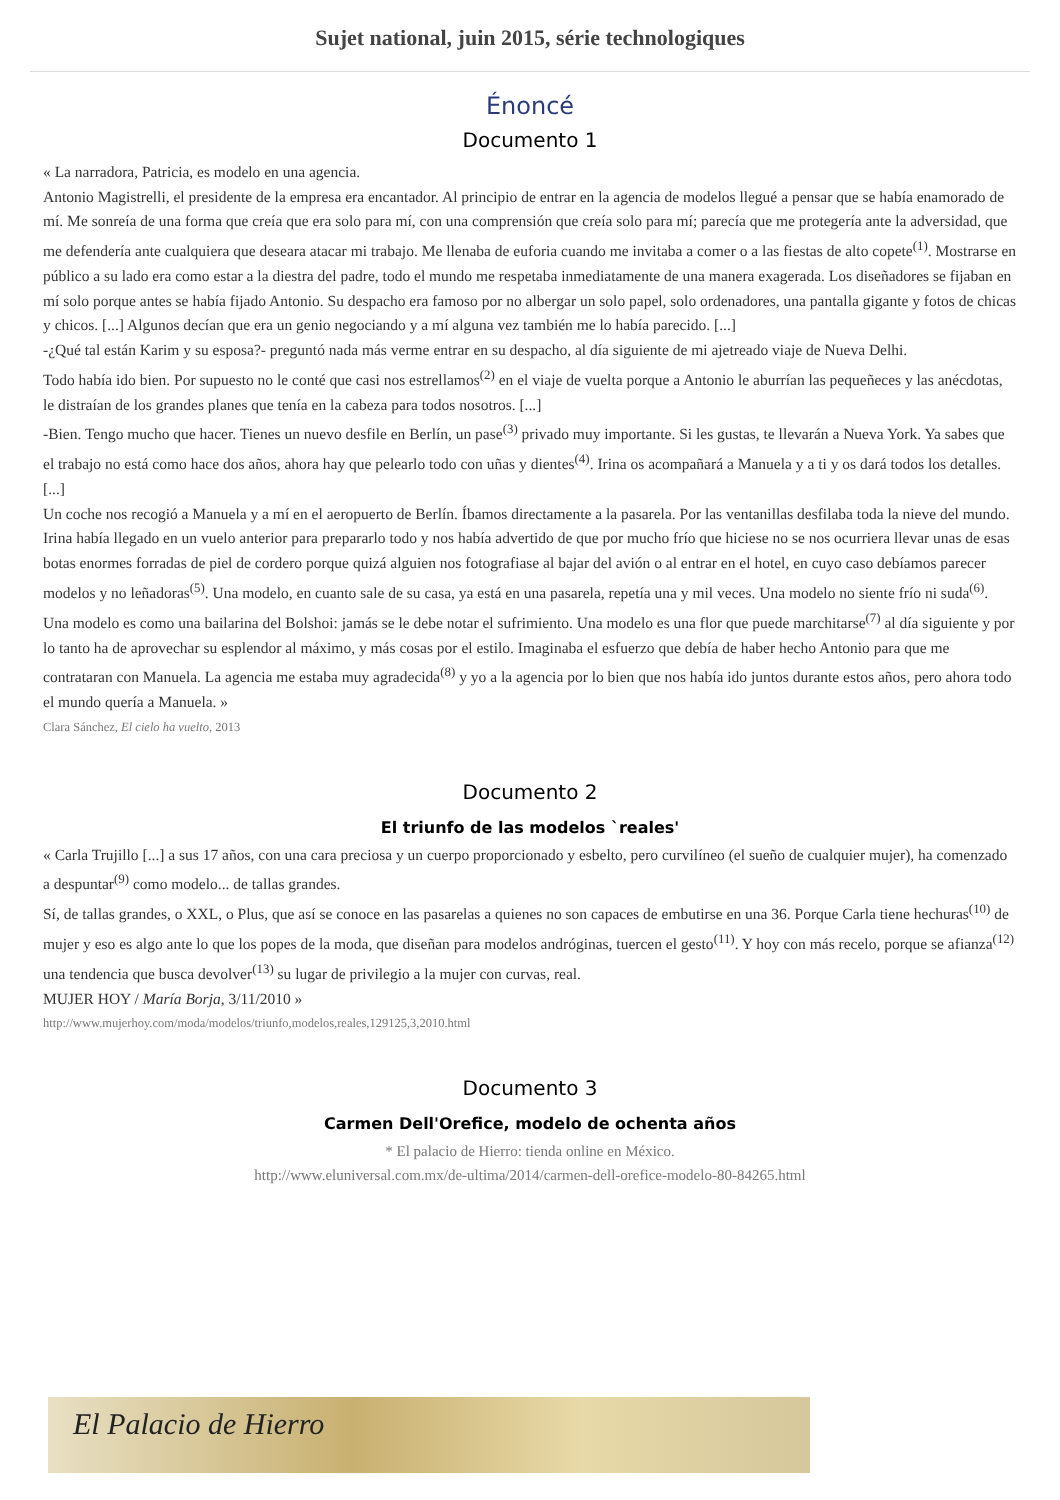Sujet national, juin 2015, série technologiques
Énoncé
Documento 1
« La narradora, Patricia, es modelo en una agencia.
Antonio Magistrelli, el presidente de la empresa era encantador. Al principio de entrar en la agencia de modelos llegué a pensar que se había enamorado de mí. Me sonreía de una forma que creía que era solo para mí, con una comprensión que creía solo para mí; parecía que me protegería ante la adversidad, que me defendería ante cualquiera que deseara atacar mi trabajo. Me llenaba de euforia cuando me invitaba a comer o a las fiestas de alto copete<sup>(1)</sup>. Mostrarse en público a su lado era como estar a la diestra del padre, todo el mundo me respetaba inmediatamente de una manera exagerada. Los diseñadores se fijaban en mí solo porque antes se había fijado Antonio. Su despacho era famoso por no albergar un solo papel, solo ordenadores, una pantalla gigante y fotos de chicas y chicos. [...] Algunos decían que era un genio negociando y a mí alguna vez también me lo había parecido. [...]
-¿Qué tal están Karim y su esposa?- preguntó nada más verme entrar en su despacho, al día siguiente de mi ajetreado viaje de Nueva Delhi.
Todo había ido bien. Por supuesto no le conté que casi nos estrellamos<sup>(2)</sup> en el viaje de vuelta porque a Antonio le aburrían las pequeñeces y las anécdotas, le distraían de los grandes planes que tenía en la cabeza para todos nosotros. [...]
-Bien. Tengo mucho que hacer. Tienes un nuevo desfile en Berlín, un pase<sup>(3)</sup> privado muy importante. Si les gustas, te llevarán a Nueva York. Ya sabes que el trabajo no está como hace dos años, ahora hay que pelearlo todo con uñas y dientes<sup>(4)</sup>. Irina os acompañará a Manuela y a ti y os dará todos los detalles. [...]
Un coche nos recogió a Manuela y a mí en el aeropuerto de Berlín. Íbamos directamente a la pasarela. Por las ventanillas desfilaba toda la nieve del mundo. Irina había llegado en un vuelo anterior para prepararlo todo y nos había advertido de que por mucho frío que hiciese no se nos ocurriera llevar unas de esas botas enormes forradas de piel de cordero porque quizá alguien nos fotografiase al bajar del avión o al entrar en el hotel, en cuyo caso debíamos parecer modelos y no leñadoras<sup>(5)</sup>. Una modelo, en cuanto sale de su casa, ya está en una pasarela, repetía una y mil veces. Una modelo no siente frío ni suda<sup>(6)</sup>. Una modelo es como una bailarina del Bolshoi: jamás se le debe notar el sufrimiento. Una modelo es una flor que puede marchitarse<sup>(7)</sup> al día siguiente y por lo tanto ha de aprovechar su esplendor al máximo, y más cosas por el estilo. Imaginaba el esfuerzo que debía de haber hecho Antonio para que me contrataran con Manuela. La agencia me estaba muy agradecida<sup>(8)</sup> y yo a la agencia por lo bien que nos había ido juntos durante estos años, pero ahora todo el mundo quería a Manuela. »
Clara Sánchez, El cielo ha vuelto, 2013
Documento 2
El triunfo de las modelos `reales'
« Carla Trujillo [...] a sus 17 años, con una cara preciosa y un cuerpo proporcionado y esbelto, pero curvilíneo (el sueño de cualquier mujer), ha comenzado a despuntar<sup>(9)</sup> como modelo... de tallas grandes.
Sí, de tallas grandes, o XXL, o Plus, que así se conoce en las pasarelas a quienes no son capaces de embutirse en una 36. Porque Carla tiene hechuras<sup>(10)</sup> de mujer y eso es algo ante lo que los popes de la moda, que diseñan para modelos andróginas, tuercen el gesto<sup>(11)</sup>. Y hoy con más recelo, porque se afianza<sup>(12)</sup> una tendencia que busca devolver<sup>(13)</sup> su lugar de privilegio a la mujer con curvas, real.
MUJER HOY / María Borja, 3/11/2010 »
http://www.mujerhoy.com/moda/modelos/triunfo,modelos,reales,129125,3,2010.html
Documento 3
Carmen Dell'Orefice, modelo de ochenta años
* El palacio de Hierro: tienda online en México.
http://www.eluniversal.com.mx/de-ultima/2014/carmen-dell-orefice-modelo-80-84265.html
El Palacio de Hierro